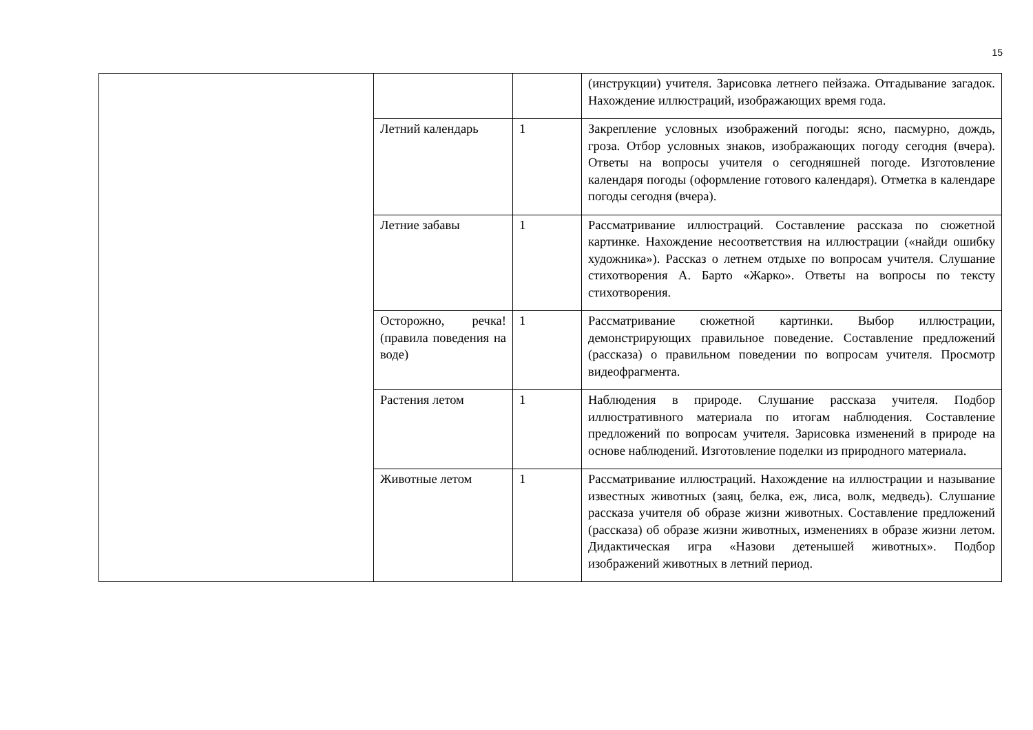15
| | | | (инструкции) учителя. Зарисовка летнего пейзажа. Отгадывание загадок. Нахождение иллюстраций, изображающих время года. |
| | Летний календарь | 1 | Закрепление условных изображений погоды: ясно, пасмурно, дождь, гроза. Отбор условных знаков, изображающих погоду сегодня (вчера). Ответы на вопросы учителя о сегодняшней погоде. Изготовление календаря погоды (оформление готового календаря). Отметка в календаре погоды сегодня (вчера). |
| | Летние забавы | 1 | Рассматривание иллюстраций. Составление рассказа по сюжетной картинке. Нахождение несоответствия на иллюстрации («найди ошибку художника»). Рассказ о летнем отдыхе по вопросам учителя. Слушание стихотворения А. Барто «Жарко». Ответы на вопросы по тексту стихотворения. |
| | Осторожно, речка! (правила поведения на воде) | 1 | Рассматривание сюжетной картинки. Выбор иллюстрации, демонстрирующих правильное поведение. Составление предложений (рассказа) о правильном поведении по вопросам учителя. Просмотр видеофрагмента. |
| | Растения летом | 1 | Наблюдения в природе. Слушание рассказа учителя. Подбор иллюстративного материала по итогам наблюдения. Составление предложений по вопросам учителя. Зарисовка изменений в природе на основе наблюдений. Изготовление поделки из природного материала. |
| | Животные летом | 1 | Рассматривание иллюстраций. Нахождение на иллюстрации и называние известных животных (заяц, белка, еж, лиса, волк, медведь). Слушание рассказа учителя об образе жизни животных. Составление предложений (рассказа) об образе жизни животных, изменениях в образе жизни летом. Дидактическая игра «Назови детенышей животных». Подбор изображений животных в летний период. |